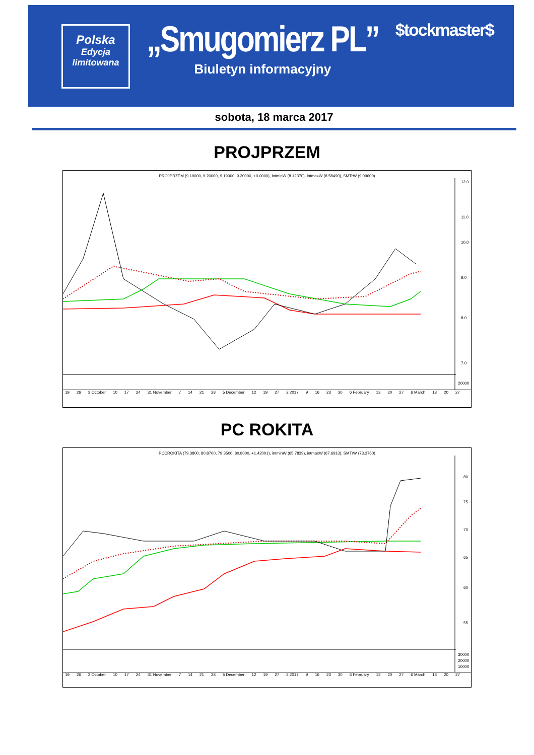Polska
Edycja
limitowana
„Smugomierz PL”
Biuletyn informacyjny
$tockmaster$
sobota, 18 marca 2017
PROJPRZEM
PROJPRZEM (9.19000, 9.20000, 9.19000, 9.20000, +0.0000), intminW (8.12370), intmaxW (8.58490), SMTrW (9.09600)
12.0
11.0
10.0
9.0
8.0
7.0
20000
19 26 3 October 10 17 24 31 November 7 14 21 28 5 December 12 19 27 2 2017 9 16 23 30 6 February 13 20 27 6 March 13 20 27
PC ROKITA
PCCROKITA (79.3800, 80.8700, 79.3500, 80.8000, +1.42001), intminW (65.7839), intmaxW (67.6913), SMTrW (73.3760)
80
75
70
65
60
55
30000
20000
10000
19 26 3 October 10 17 24 31 November 7 14 21 28 5 December 12 19 27 2 2017 9 16 23 30 6 February 13 20 27 6 March 13 20 27